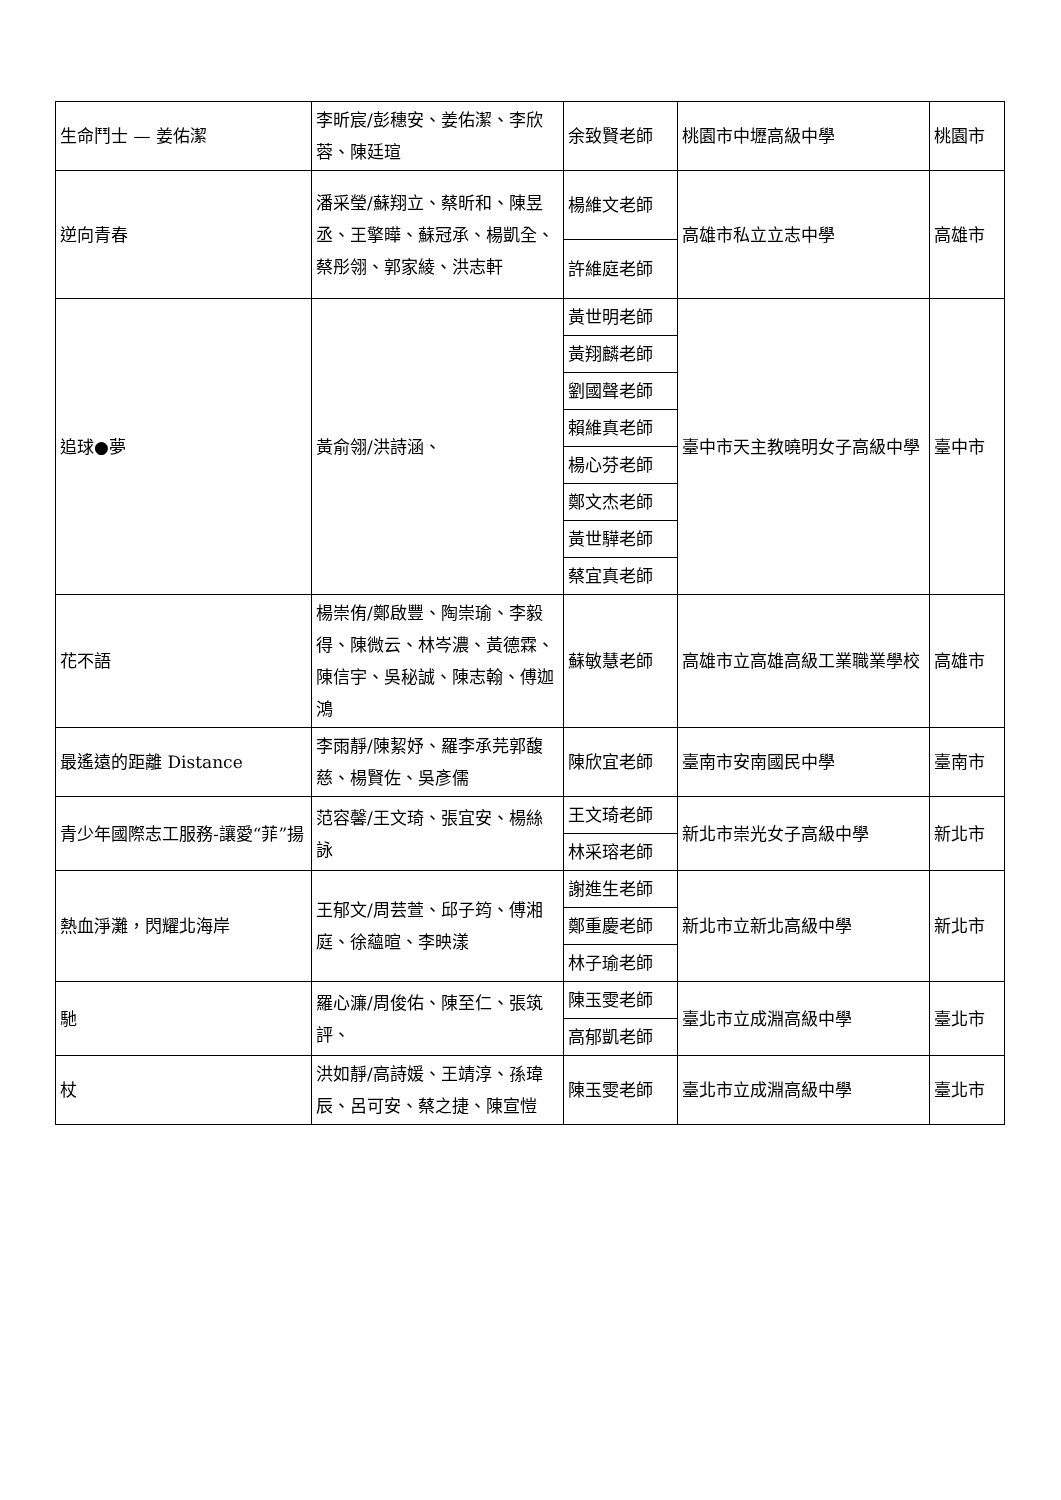| 生命鬥士 — 姜佑潔 | 李昕宸/彭穗安、姜佑潔、李欣蓉、陳廷瑄 | 余致賢老師 | 桃園市中壢高級中學 | 桃園市 |
| 逆向青春 | 潘采瑩/蘇翔立、蔡昕和、陳昱丞、王擎曄、蘇冠承、楊凱全、蔡彤翎、郭家綾、洪志軒 | 楊維文老師 | 高雄市私立立志中學 | 高雄市 |
| | | 許維庭老師 | | |
| 追球●夢 | 黃俞翎/洪詩涵、 | 黃世明老師 | 臺中市天主教曉明女子高級中學 | 臺中市 |
| | | 黃翔麟老師 | | |
| | | 劉國聲老師 | | |
| | | 賴維真老師 | | |
| | | 楊心芬老師 | | |
| | | 鄭文杰老師 | | |
| | | 黃世驊老師 | | |
| | | 蔡宜真老師 | | |
| 花不語 | 楊崇侑/鄭啟豐、陶崇瑜、李毅得、陳微云、林岑濃、黃德霖、陳信宇、吳秘誠、陳志翰、傅迦鴻 | 蘇敏慧老師 | 高雄市立高雄高級工業職業學校 | 高雄市 |
| 最遙遠的距離 Distance | 李雨靜/陳絜妤、羅李承芫郭馥慈、楊賢佐、吳彥儒 | 陳欣宜老師 | 臺南市安南國民中學 | 臺南市 |
| 青少年國際志工服務-讓愛“菲”揚 | 范容馨/王文琦、張宜安、楊絲詠 | 王文琦老師 | 新北市崇光女子高級中學 | 新北市 |
| | | 林采瑢老師 | | |
| 熱血淨灘，閃耀北海岸 | 王郁文/周芸萱、邱子筠、傅湘庭、徐蘊暄、李映漾 | 謝進生老師 | 新北市立新北高級中學 | 新北市 |
| | | 鄭重慶老師 | | |
| | | 林子瑜老師 | | |
| 馳 | 羅心濂/周俊佑、陳至仁、張筑評、 | 陳玉雯老師 | 臺北市立成淵高級中學 | 臺北市 |
| | | 高郁凱老師 | | |
| 杖 | 洪如靜/高詩媛、王靖淳、孫瑋辰、呂可安、蔡之捷、陳宣愷 | 陳玉雯老師 | 臺北市立成淵高級中學 | 臺北市 |